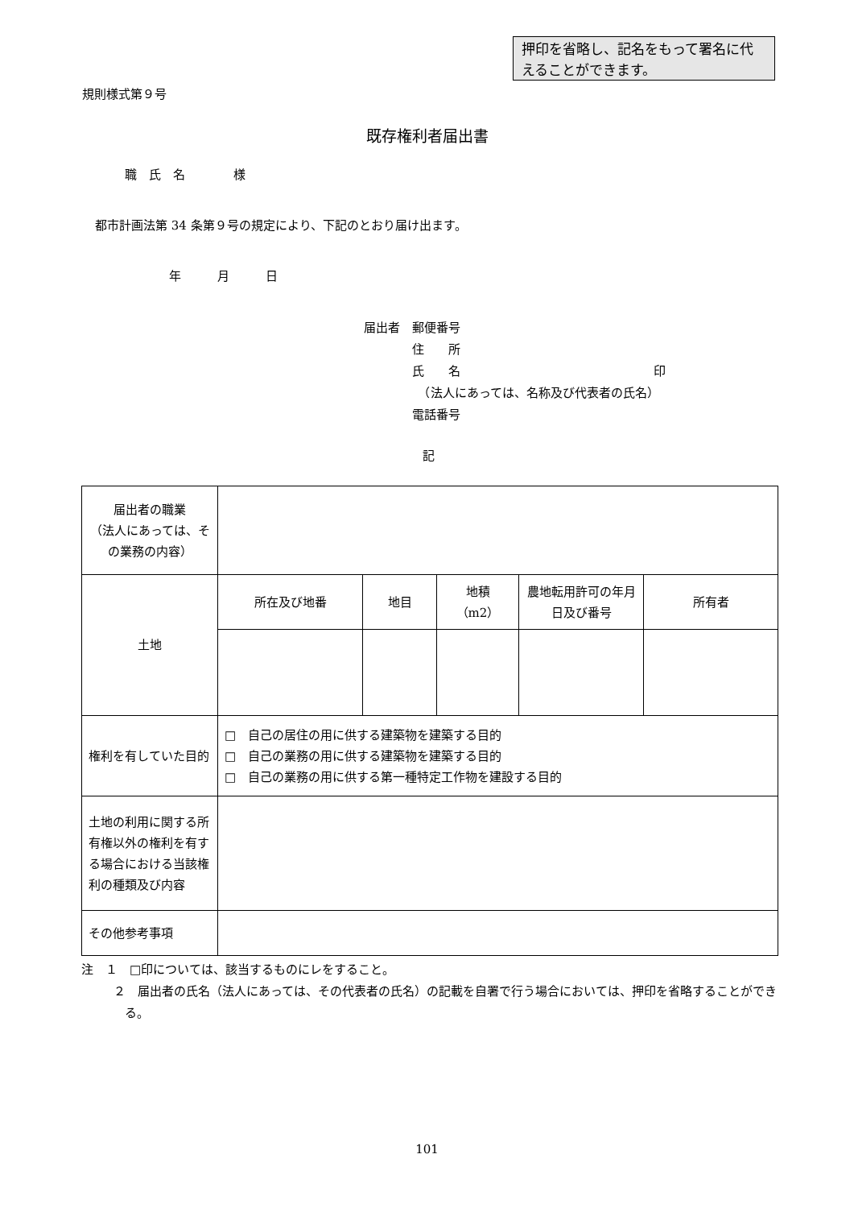押印を省略し、記名をもって署名に代えることができます。
規則様式第９号
既存権利者届出書
職　氏　名　　　　様
都市計画法第 34 条第９号の規定により、下記のとおり届け出ます。
年　　　月　　　日
届出者　郵便番号
　　　　住　　所
　　　　氏　　名　　　　　　　　　　　　　　　　印
　　　　　（法人にあっては、名称及び代表者の氏名）
　　　　電話番号
記
| 届出者の職業 （法人にあっては、その業務の内容） | | | | | |
| 土地 | 所在及び地番 | 地目 | 地積 （m2） | 農地転用許可の年月日及び番号 | 所有者 |
| 権利を有していた目的 | □ 自己の居住の用に供する建築物を建築する目的 □ 自己の業務の用に供する建築物を建築する目的 □ 自己の業務の用に供する第一種特定工作物を建設する目的 | | | | |
| 土地の利用に関する所有権以外の権利を有する場合における当該権利の種類及び内容 | | | | | |
| その他参考事項 | | | | | |
注　１　□印については、該当するものにレをすること。
２　届出者の氏名（法人にあっては、その代表者の氏名）の記載を自署で行う場合においては、押印を省略することができる。
101